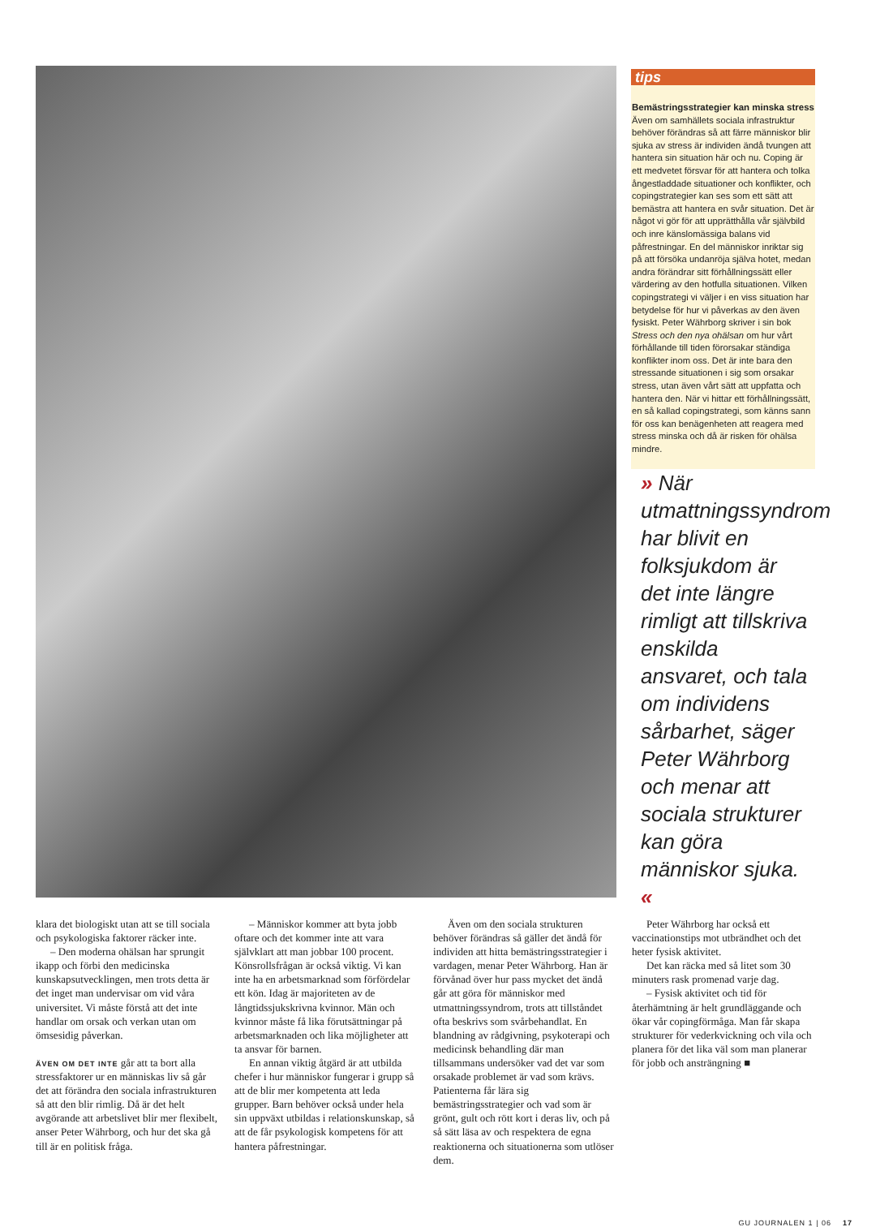tips
Bemästringsstrategier kan minska stress
Även om samhällets sociala infrastruktur behöver förändras så att färre människor blir sjuka av stress är individen ändå tvungen att hantera sin situation här och nu. Coping är ett medvetet försvar för att hantera och tolka ångestladdade situationer och konflikter, och copingstrategier kan ses som ett sätt att bemästra att hantera en svår situation. Det är något vi gör för att upprätthålla vår självbild och inre känslomässiga balans vid påfrestningar. En del människor inriktar sig på att försöka undanröja själva hotet, medan andra förändrar sitt förhållningssätt eller värdering av den hotfulla situationen. Vilken copingstrategi vi väljer i en viss situation har betydelse för hur vi påverkas av den även fysiskt. Peter Währborg skriver i sin bok Stress och den nya ohälsan om hur vårt förhållande till tiden förorsakar ständiga konflikter inom oss. Det är inte bara den stressande situationen i sig som orsakar stress, utan även vårt sätt att uppfatta och hantera den. När vi hittar ett förhållningssätt, en så kallad copingstrategi, som känns sann för oss kan benägenheten att reagera med stress minska och då är risken för ohälsa mindre.
» När utmattningssyndrom har blivit en folksjukdom är det inte längre rimligt att tillskriva enskilda ansvaret, och tala om individens sårbarhet, säger Peter Währborg och menar att sociala strukturer kan göra människor sjuka. «
klara det biologiskt utan att se till sociala och psykologiska faktorer räcker inte.
– Den moderna ohälsan har sprungit ikapp och förbi den medicinska kunskapsutvecklingen, men trots detta är det inget man undervisar om vid våra universitet. Vi måste förstå att det inte handlar om orsak och verkan utan om ömsesidig påverkan.
ÄVEN OM DET INTE går att ta bort alla stressfaktorer ur en människas liv så går det att förändra den sociala infrastrukturen så att den blir rimlig. Då är det helt avgörande att arbetslivet blir mer flexibelt, anser Peter Währborg, och hur det ska gå till är en politisk fråga.
– Människor kommer att byta jobb oftare och det kommer inte att vara självklart att man jobbar 100 procent. Könsrollsfrågan är också viktig. Vi kan inte ha en arbetsmarknad som förfördelar ett kön. Idag är majoriteten av de långtidssjukskrivna kvinnor. Män och kvinnor måste få lika förutsättningar på arbetsmarknaden och lika möjligheter att ta ansvar för barnen.
En annan viktig åtgärd är att utbilda chefer i hur människor fungerar i grupp så att de blir mer kompetenta att leda grupper. Barn behöver också under hela sin uppväxt utbildas i relationskunskap, så att de får psykologisk kompetens för att hantera påfrestningar.
Även om den sociala strukturen behöver förändras så gäller det ändå för individen att hitta bemästringsstrategier i vardagen, menar Peter Währborg. Han är förvånad över hur pass mycket det ändå går att göra för människor med utmattningssyndrom, trots att tillståndet ofta beskrivs som svårbehandlat. En blandning av rådgivning, psykoterapi och medicinsk behandling där man tillsammans undersöker vad det var som orsakade problemet är vad som krävs. Patienterna får lära sig bemästringsstrategier och vad som är grönt, gult och rött kort i deras liv, och på så sätt läsa av och respektera de egna reaktionerna och situationerna som utlöser dem.
Peter Währborg har också ett vaccinationstips mot utbrändhet och det heter fysisk aktivitet.
Det kan räcka med så litet som 30 minuters rask promenad varje dag.
– Fysisk aktivitet och tid för återhämtning är helt grundläggande och ökar vår copingförmåga. Man får skapa strukturer för vederkvickning och vila och planera för det lika väl som man planerar för jobb och ansträngning ■
GU JOURNALEN 1 | 06 17